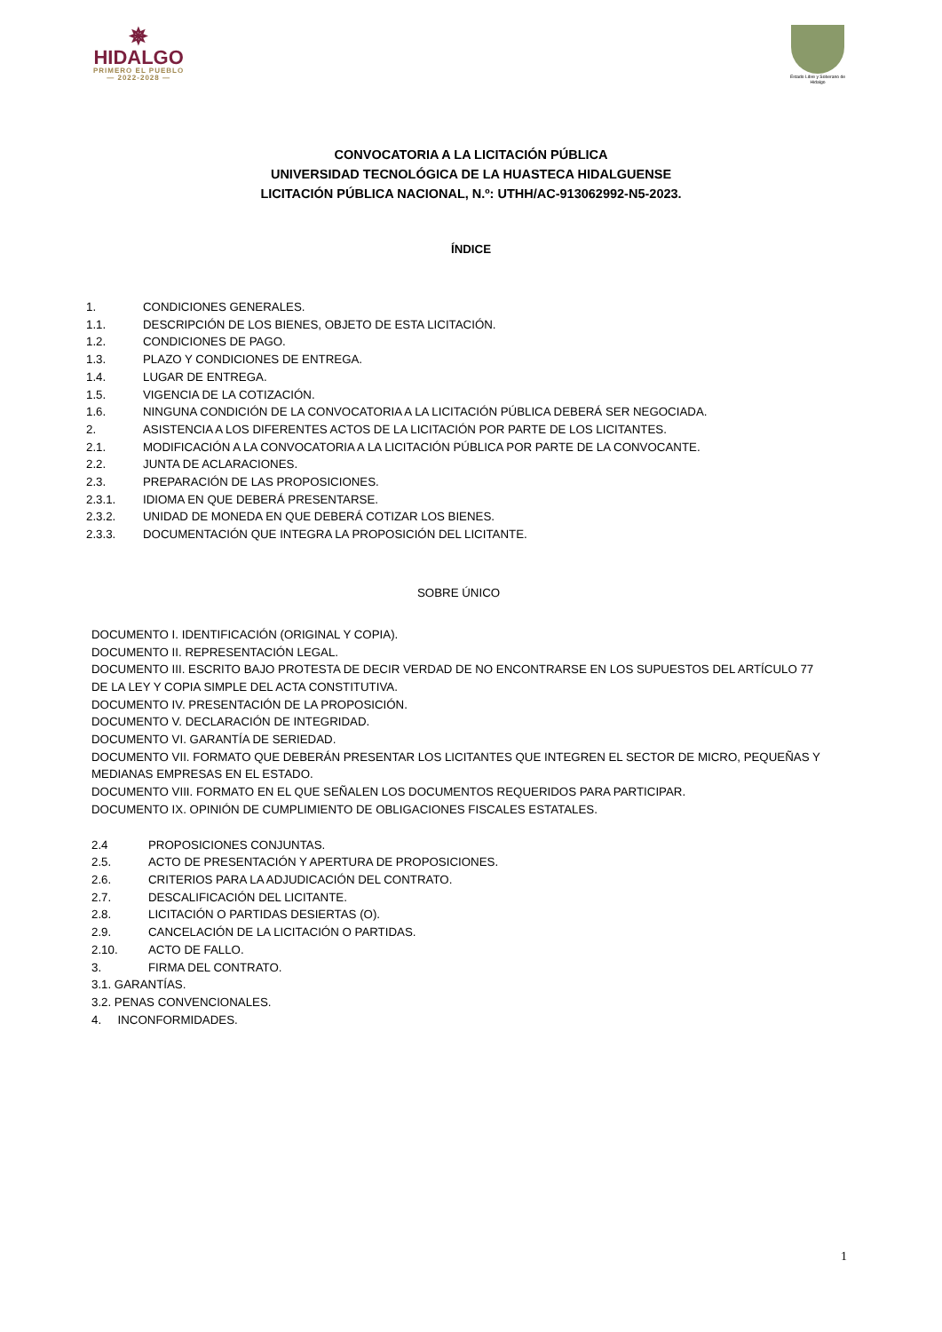✵
HIDALGO
PRIMERO EL PUEBLO
— 2022-2028 —
Estado Libre y Soberano de Hidalgo
CONVOCATORIA A LA LICITACIÓN PÚBLICA
UNIVERSIDAD TECNOLÓGICA DE LA HUASTECA HIDALGUENSE
LICITACIÓN PÚBLICA NACIONAL, N.º: UTHH/AC-913062992-N5-2023.
ÍNDICE
1. CONDICIONES GENERALES.
1.1. DESCRIPCIÓN DE LOS BIENES, OBJETO DE ESTA LICITACIÓN.
1.2. CONDICIONES DE PAGO.
1.3. PLAZO Y CONDICIONES DE ENTREGA.
1.4. LUGAR DE ENTREGA.
1.5. VIGENCIA DE LA COTIZACIÓN.
1.6. NINGUNA CONDICIÓN DE LA CONVOCATORIA A LA LICITACIÓN PÚBLICA DEBERÁ SER NEGOCIADA.
2. ASISTENCIA A LOS DIFERENTES ACTOS DE LA LICITACIÓN POR PARTE DE LOS LICITANTES.
2.1. MODIFICACIÓN A LA CONVOCATORIA A LA LICITACIÓN PÚBLICA POR PARTE DE LA CONVOCANTE.
2.2. JUNTA DE ACLARACIONES.
2.3. PREPARACIÓN DE LAS PROPOSICIONES.
2.3.1. IDIOMA EN QUE DEBERÁ PRESENTARSE.
2.3.2. UNIDAD DE MONEDA EN QUE DEBERÁ COTIZAR LOS BIENES.
2.3.3. DOCUMENTACIÓN QUE INTEGRA LA PROPOSICIÓN DEL LICITANTE.
SOBRE ÚNICO
DOCUMENTO I. IDENTIFICACIÓN (ORIGINAL Y COPIA).
DOCUMENTO II. REPRESENTACIÓN LEGAL.
DOCUMENTO III. ESCRITO BAJO PROTESTA DE DECIR VERDAD DE NO ENCONTRARSE EN LOS SUPUESTOS DEL ARTÍCULO 77 DE LA LEY Y COPIA SIMPLE DEL ACTA CONSTITUTIVA.
DOCUMENTO IV. PRESENTACIÓN DE LA PROPOSICIÓN.
DOCUMENTO V. DECLARACIÓN DE INTEGRIDAD.
DOCUMENTO VI. GARANTÍA DE SERIEDAD.
DOCUMENTO VII. FORMATO QUE DEBERÁN PRESENTAR LOS LICITANTES QUE INTEGREN EL SECTOR DE MICRO, PEQUEÑAS Y MEDIANAS EMPRESAS EN EL ESTADO.
DOCUMENTO VIII. FORMATO EN EL QUE SEÑALEN LOS DOCUMENTOS REQUERIDOS PARA PARTICIPAR.
DOCUMENTO IX. OPINIÓN DE CUMPLIMIENTO DE OBLIGACIONES FISCALES ESTATALES.
2.4 PROPOSICIONES CONJUNTAS.
2.5. ACTO DE PRESENTACIÓN Y APERTURA DE PROPOSICIONES.
2.6. CRITERIOS PARA LA ADJUDICACIÓN DEL CONTRATO.
2.7. DESCALIFICACIÓN DEL LICITANTE.
2.8. LICITACIÓN O PARTIDAS DESIERTAS (O).
2.9. CANCELACIÓN DE LA LICITACIÓN O PARTIDAS.
2.10. ACTO DE FALLO.
3. FIRMA DEL CONTRATO.
3.1. GARANTÍAS.
3.2. PENAS CONVENCIONALES.
4. INCONFORMIDADES.
1